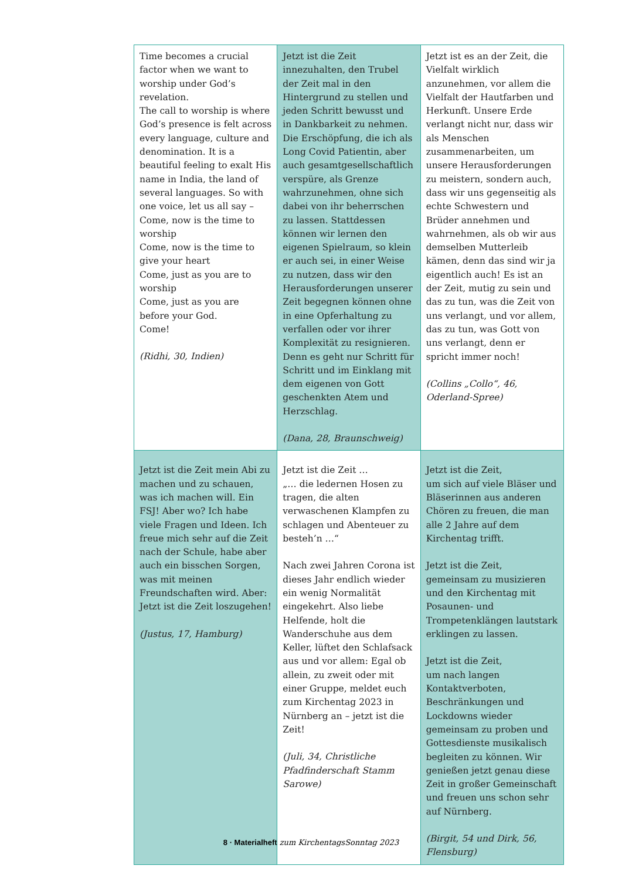| Time becomes a crucial factor when we want to worship under God’s revelation. The call to worship is where God’s presence is felt across every language, culture and denomination. It is a beautiful feeling to exalt His name in India, the land of several languages. So with one voice, let us all say – Come, now is the time to worship Come, now is the time to give your heart Come, just as you are to worship Come, just as you are before your God. Come! (Ridhi, 30, Indien) | Jetzt ist die Zeit innezuhalten, den Trubel der Zeit mal in den Hintergrund zu stellen und jeden Schritt bewusst und in Dankbarkeit zu nehmen. Die Erschöpfung, die ich als Long Covid Patientin, aber auch gesamtgesellschaftlich verspüre, als Grenze wahrzunehmen, ohne sich dabei von ihr beherrschen zu lassen. Stattdessen können wir lernen den eigenen Spielraum, so klein er auch sei, in einer Weise zu nutzen, dass wir den Herausforderungen unserer Zeit begegnen können ohne in eine Opferhaltung zu verfallen oder vor ihrer Komplexität zu resignieren. Denn es geht nur Schritt für Schritt und im Einklang mit dem eigenen von Gott geschenkten Atem und Herzschlag. (Dana, 28, Braunschweig) | Jetzt ist es an der Zeit, die Vielfalt wirklich anzunehmen, vor allem die Vielfalt der Hautfarben und Herkunft. Unsere Erde verlangt nicht nur, dass wir als Menschen zusammenarbeiten, um unsere Herausforderungen zu meistern, sondern auch, dass wir uns gegenseitig als echte Schwestern und Brüder annehmen und wahrnehmen, als ob wir aus demselben Mutterleib kämen, denn das sind wir ja eigentlich auch! Es ist an der Zeit, mutig zu sein und das zu tun, was die Zeit von uns verlangt, und vor allem, das zu tun, was Gott von uns verlangt, denn er spricht immer noch! (Collins „Collo“, 46, Oderland-Spree) |
| Jetzt ist die Zeit mein Abi zu machen und zu schauen, was ich machen will. Ein FSJ! Aber wo? Ich habe viele Fragen und Ideen. Ich freue mich sehr auf die Zeit nach der Schule, habe aber auch ein bisschen Sorgen, was mit meinen Freundschaften wird. Aber: Jetzt ist die Zeit loszugehen! (Justus, 17, Hamburg) | Jetzt ist die Zeit … „… die ledernen Hosen zu tragen, die alten verwaschenen Klampfen zu schlagen und Abenteuer zu besteh’n …“ Nach zwei Jahren Corona ist dieses Jahr endlich wieder ein wenig Normalität eingekehrt. Also liebe Helfende, holt die Wanderschuhe aus dem Keller, lüftet den Schlafsack aus und vor allem: Egal ob allein, zu zweit oder mit einer Gruppe, meldet euch zum Kirchentag 2023 in Nürnberg an – jetzt ist die Zeit! (Juli, 34, Christliche Pfadfinderschaft Stamm Sarowe) | Jetzt ist die Zeit, um sich auf viele Bläser und Bläserinnen aus anderen Chören zu freuen, die man alle 2 Jahre auf dem Kirchentag trifft. Jetzt ist die Zeit, gemeinsam zu musizieren und den Kirchentag mit Posaunen- und Trompetenklängen lautstark erklingen zu lassen. Jetzt ist die Zeit, um nach langen Kontaktverboten, Beschränkungen und Lockdowns wieder gemeinsam zu proben und Gottesdienste musikalisch begleiten zu können. Wir genießen jetzt genau diese Zeit in großer Gemeinschaft und freuen uns schon sehr auf Nürnberg. (Birgit, 54 und Dirk, 56, Flensburg) |
8 · Materialheft zum KirchentagsSonntag 2023